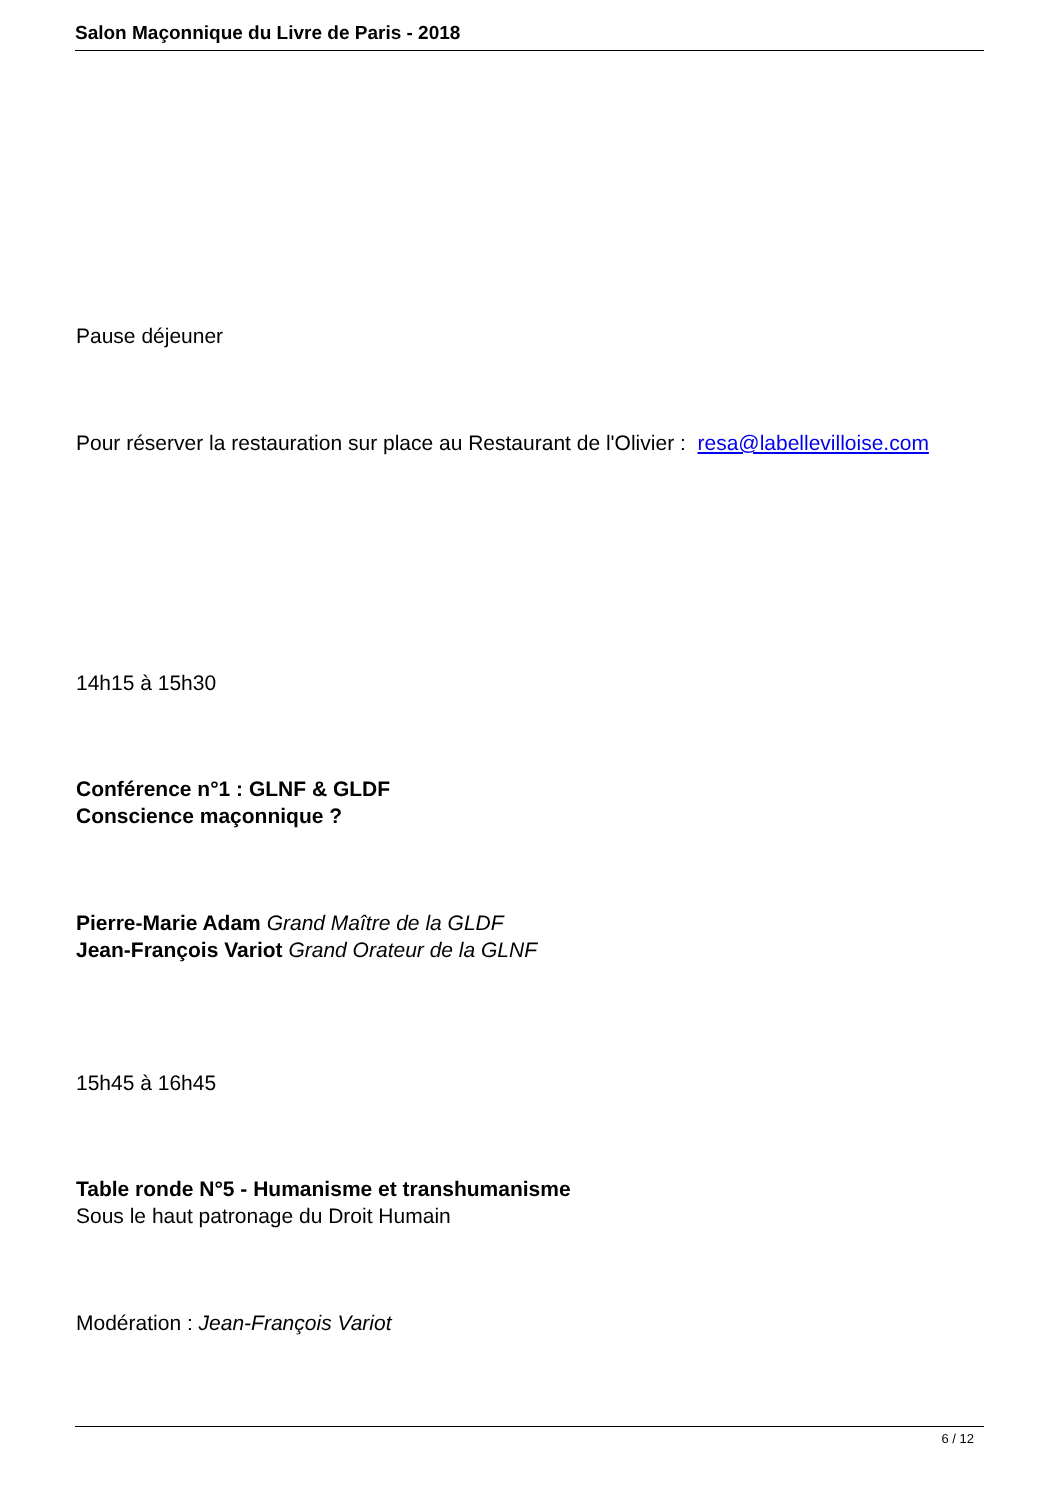Salon Maçonnique du Livre de Paris - 2018
Pause déjeuner
Pour réserver la restauration sur place au Restaurant de l'Olivier : resa@labellevilloise.com
14h15 à 15h30
Conférence n°1 : GLNF & GLDF
Conscience maçonnique ?
Pierre-Marie Adam Grand Maître de la GLDF
Jean-François Variot Grand Orateur de la GLNF
15h45 à 16h45
Table ronde N°5 - Humanisme et transhumanisme
Sous le haut patronage du Droit Humain
Modération : Jean-François Variot
6 / 12